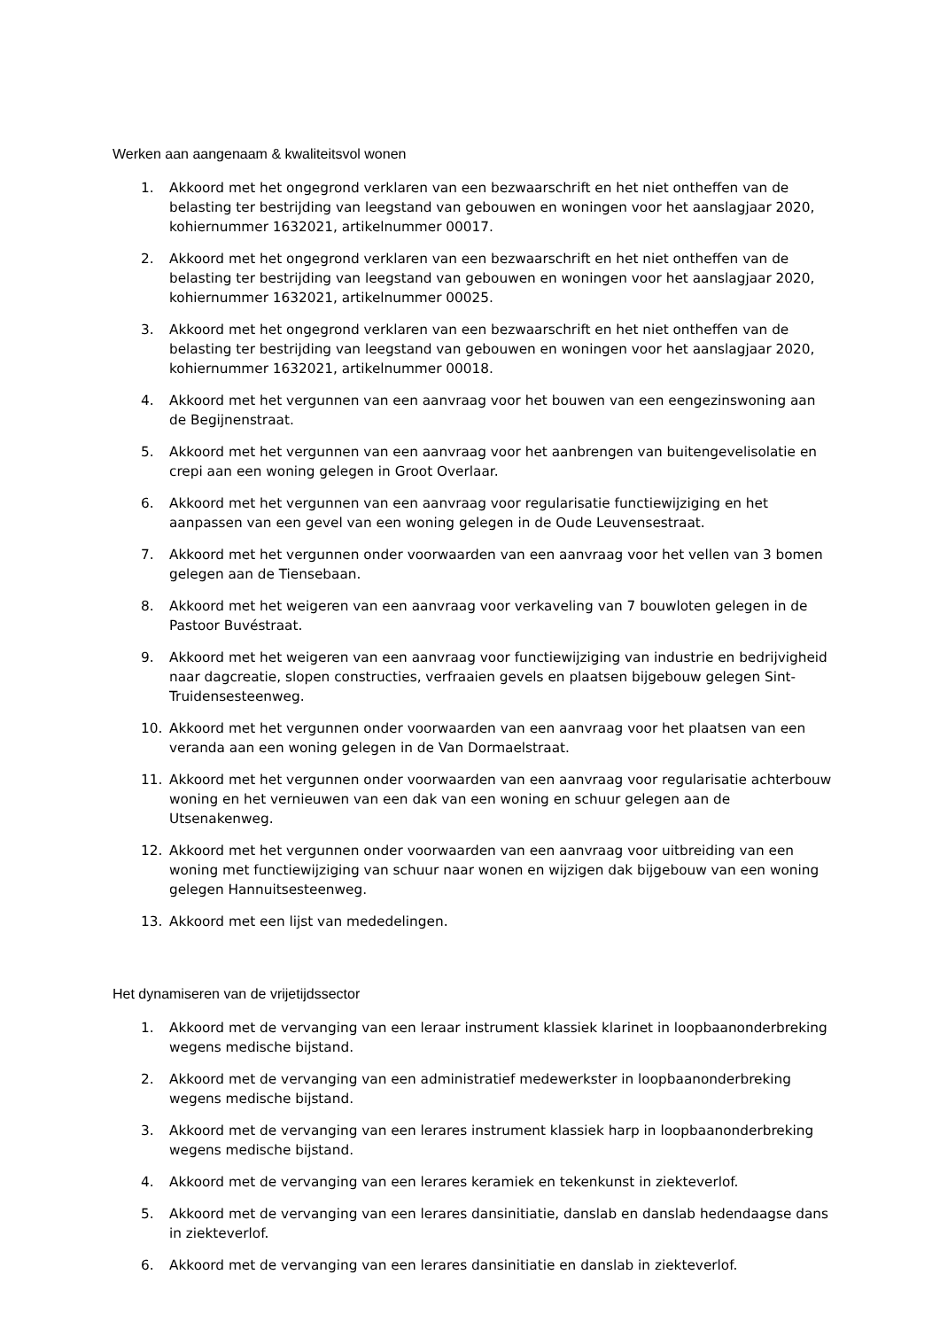Werken aan aangenaam & kwaliteitsvol wonen
1. Akkoord met het ongegrond verklaren van een bezwaarschrift en het niet ontheffen van de belasting ter bestrijding van leegstand van gebouwen en woningen voor het aanslagjaar 2020, kohiernummer 1632021, artikelnummer 00017.
2. Akkoord met het ongegrond verklaren van een bezwaarschrift en het niet ontheffen van de belasting ter bestrijding van leegstand van gebouwen en woningen voor het aanslagjaar 2020, kohiernummer 1632021, artikelnummer 00025.
3. Akkoord met het ongegrond verklaren van een bezwaarschrift en het niet ontheffen van de belasting ter bestrijding van leegstand van gebouwen en woningen voor het aanslagjaar 2020, kohiernummer 1632021, artikelnummer 00018.
4. Akkoord met het vergunnen van een aanvraag voor het bouwen van een eengezinswoning aan de Begijnenstraat.
5. Akkoord met het vergunnen van een aanvraag voor het aanbrengen van buitengevelisolatie en crepi aan een woning gelegen in Groot Overlaar.
6. Akkoord met het vergunnen van een aanvraag voor regularisatie functiewijziging en het aanpassen van een gevel van een woning gelegen in de Oude Leuvensestraat.
7. Akkoord met het vergunnen onder voorwaarden van een aanvraag voor het vellen van 3 bomen gelegen aan de Tiensebaan.
8. Akkoord met het weigeren van een aanvraag voor verkaveling van 7 bouwloten gelegen in de Pastoor Buvéstraat.
9. Akkoord met het weigeren van een aanvraag voor functiewijziging van industrie en bedrijvigheid naar dagcreatie, slopen constructies, verfraaien gevels en plaatsen bijgebouw gelegen Sint-Truidensesteenweg.
10. Akkoord met het vergunnen onder voorwaarden van een aanvraag voor het plaatsen van een veranda aan een woning gelegen in de Van Dormaelstraat.
11. Akkoord met het vergunnen onder voorwaarden van een aanvraag voor regularisatie achterbouw woning en het vernieuwen van een dak van een woning en schuur gelegen aan de Utsenakenweg.
12. Akkoord met het vergunnen onder voorwaarden van een aanvraag voor uitbreiding van een woning met functiewijziging van schuur naar wonen en wijzigen dak bijgebouw van een woning gelegen Hannuitsesteenweg.
13. Akkoord met een lijst van mededelingen.
Het dynamiseren van de vrijetijdssector
1. Akkoord met de vervanging van een leraar instrument klassiek klarinet in loopbaanonderbreking wegens medische bijstand.
2. Akkoord met de vervanging van een administratief medewerkster in loopbaanonderbreking wegens medische bijstand.
3. Akkoord met de vervanging van een lerares instrument klassiek harp in loopbaanonderbreking wegens medische bijstand.
4. Akkoord met de vervanging van een lerares keramiek en tekenkunst in ziekteverlof.
5. Akkoord met de vervanging van een lerares dansinitiatie, danslab en danslab hedendaagse dans in ziekteverlof.
6. Akkoord met de vervanging van een lerares dansinitiatie en danslab in ziekteverlof.